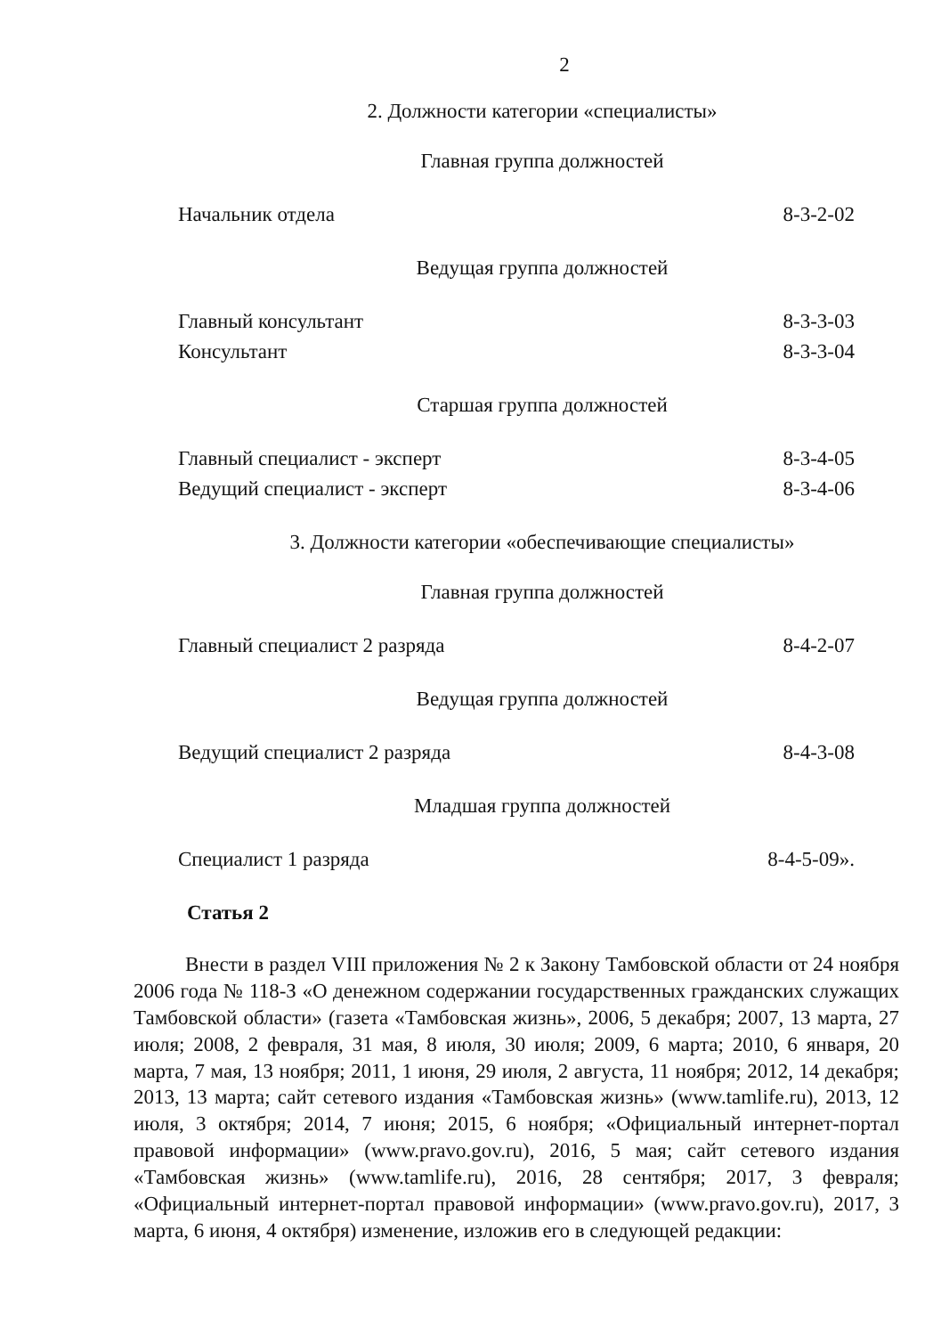2
2. Должности категории «специалисты»
Главная группа должностей
| Начальник отдела | 8-3-2-02 |
Ведущая группа должностей
| Главный консультант | 8-3-3-03 |
| Консультант | 8-3-3-04 |
Старшая группа должностей
| Главный специалист - эксперт | 8-3-4-05 |
| Ведущий специалист - эксперт | 8-3-4-06 |
3. Должности категории «обеспечивающие специалисты»
Главная группа должностей
| Главный специалист 2 разряда | 8-4-2-07 |
Ведущая группа должностей
| Ведущий специалист 2 разряда | 8-4-3-08 |
Младшая группа должностей
| Специалист 1 разряда | 8-4-5-09». |
Статья 2
Внести в раздел VIII приложения № 2 к Закону Тамбовской области от 24 ноября 2006 года № 118-З «О денежном содержании государственных гражданских служащих Тамбовской области» (газета «Тамбовская жизнь», 2006, 5 декабря; 2007, 13 марта, 27 июля; 2008, 2 февраля, 31 мая, 8 июля, 30 июля; 2009, 6 марта; 2010, 6 января, 20 марта, 7 мая, 13 ноября; 2011, 1 июня, 29 июля, 2 августа, 11 ноября; 2012, 14 декабря; 2013, 13 марта; сайт сетевого издания «Тамбовская жизнь» (www.tamlife.ru), 2013, 12 июля, 3 октября; 2014, 7 июня; 2015, 6 ноября; «Официальный интернет-портал правовой информации» (www.pravo.gov.ru), 2016, 5 мая; сайт сетевого издания «Тамбовская жизнь» (www.tamlife.ru), 2016, 28 сентября; 2017, 3 февраля; «Официальный интернет-портал правовой информации» (www.pravo.gov.ru), 2017, 3 марта, 6 июня, 4 октября) изменение, изложив его в следующей редакции: